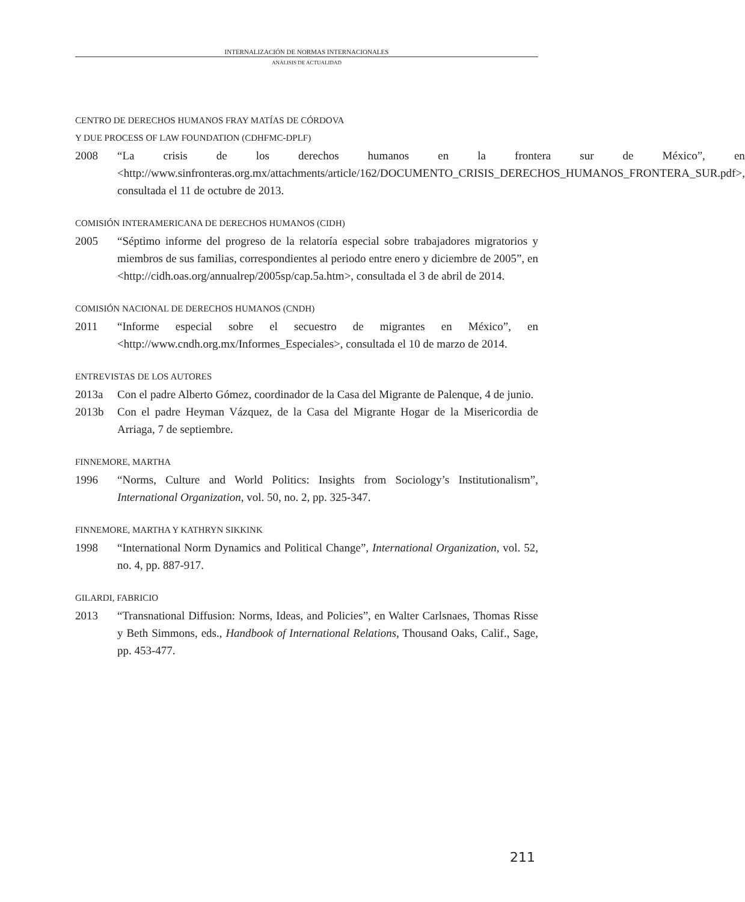INTERNALIZACIÓN DE NORMAS INTERNACIONALES
ANÁLISIS DE ACTUALIDAD
CENTRO DE DERECHOS HUMANOS FRAY MATÍAS DE CÓRDOVA
Y DUE PROCESS OF LAW FOUNDATION (CDHFMC-DPLF)
2008 “La crisis de los derechos humanos en la frontera sur de México”, en <http://www.sinfronteras.org.mx/attachments/article/162/DOCUMENTO_CRISIS_DERECHOS_HUMANOS_FRONTERA_SUR.pdf>, consultada el 11 de octubre de 2013.
COMISIÓN INTERAMERICANA DE DERECHOS HUMANOS (CIDH)
2005 “Séptimo informe del progreso de la relatoría especial sobre trabajadores migratorios y miembros de sus familias, correspondientes al periodo entre enero y diciembre de 2005”, en <http://cidh.oas.org/annualrep/2005sp/cap.5a.htm>, consultada el 3 de abril de 2014.
COMISIÓN NACIONAL DE DERECHOS HUMANOS (CNDH)
2011 “Informe especial sobre el secuestro de migrantes en México”, en <http://www.cndh.org.mx/Informes_Especiales>, consultada el 10 de marzo de 2014.
ENTREVISTAS DE LOS AUTORES
2013a Con el padre Alberto Gómez, coordinador de la Casa del Migrante de Palenque, 4 de junio.
2013b Con el padre Heyman Vázquez, de la Casa del Migrante Hogar de la Misericordia de Arriaga, 7 de septiembre.
FINNEMORE, MARTHA
1996 “Norms, Culture and World Politics: Insights from Sociology’s Institutionalism”, International Organization, vol. 50, no. 2, pp. 325-347.
FINNEMORE, MARTHA Y KATHRYN SIKKINK
1998 “International Norm Dynamics and Political Change”, International Organization, vol. 52, no. 4, pp. 887-917.
GILARDI, FABRICIO
2013 “Transnational Diffusion: Norms, Ideas, and Policies”, en Walter Carlsnaes, Thomas Risse y Beth Simmons, eds., Handbook of International Relations, Thousand Oaks, Calif., Sage, pp. 453-477.
211